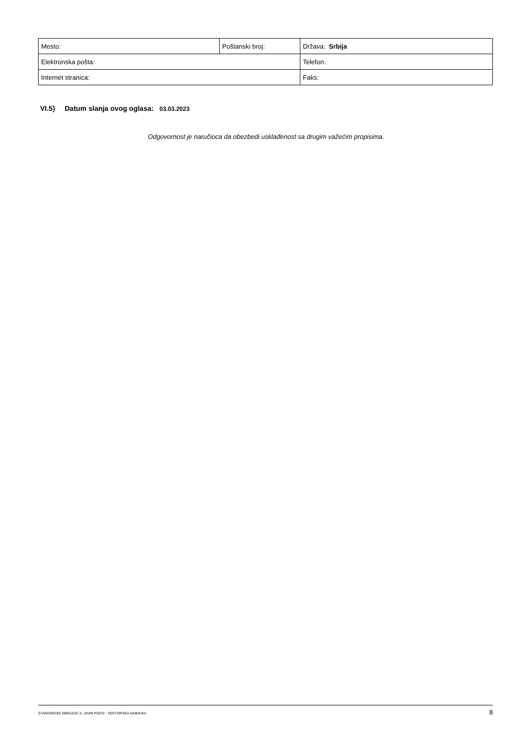| Mesto: | Poštanski broj: | Država: Srbija |
| Elektronska pošta: | | Telefon: |
| Internet stranica: | | Faks: |
VI.5) Datum slanja ovog oglasa: 03.03.2023
Odgovornost je naručioca da obezbedi usklađenost sa drugim važećim propisima.
STANDARDNI OBRAZAC 5: JAVNI POZIV - SEKTORSKA NABAVKA 8